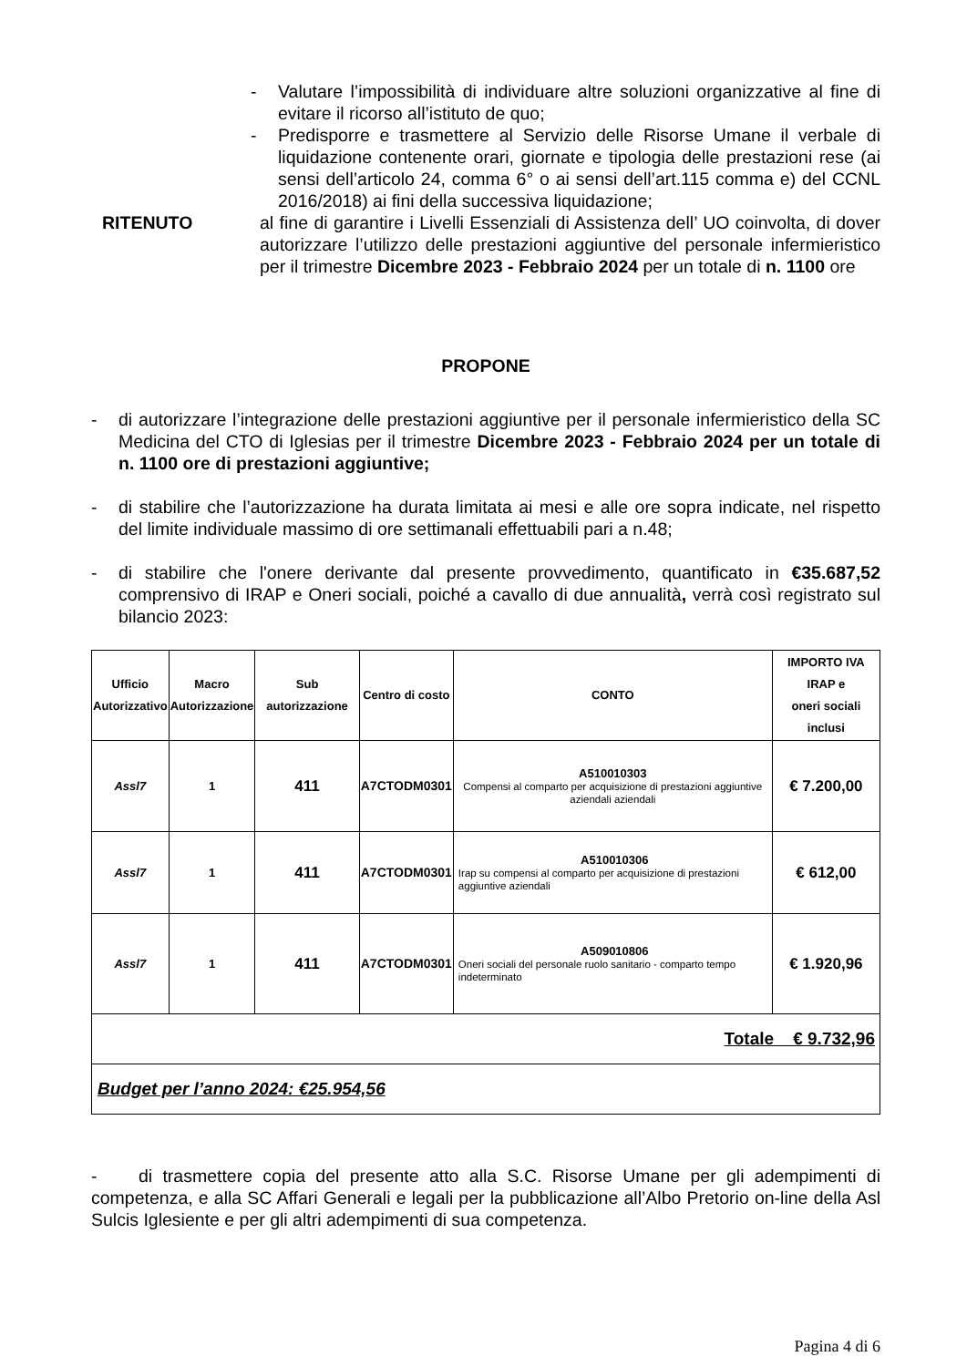- Valutare l’impossibilità di individuare altre soluzioni organizzative al fine di evitare il ricorso all’istituto de quo;
- Predisporre e trasmettere al Servizio delle Risorse Umane il verbale di liquidazione contenente orari, giornate e tipologia delle prestazioni rese (ai sensi dell’articolo 24, comma 6° o ai sensi dell’art.115 comma e) del CCNL 2016/2018) ai fini della successiva liquidazione;
RITENUTO al fine di garantire i Livelli Essenziali di Assistenza dell’ UO coinvolta, di dover autorizzare l’utilizzo delle prestazioni aggiuntive del personale infermieristico per il trimestre Dicembre 2023 - Febbraio 2024 per un totale di n. 1100 ore
PROPONE
- di autorizzare l’integrazione delle prestazioni aggiuntive per il personale infermieristico della SC Medicina del CTO di Iglesias per il trimestre Dicembre 2023 - Febbraio 2024 per un totale di n. 1100 ore di prestazioni aggiuntive;
- di stabilire che l’autorizzazione ha durata limitata ai mesi e alle ore sopra indicate, nel rispetto del limite individuale massimo di ore settimanali effettuabili pari a n.48;
- di stabilire che l'onere derivante dal presente provvedimento, quantificato in €35.687,52 comprensivo di IRAP e Oneri sociali, poiché a cavallo di due annualità, verrà così registrato sul bilancio 2023:
| Ufficio Autorizzativo | Macro Autorizzazione | Sub autorizzazione | Centro di costo | CONTO | IMPORTO IVA IRAP e oneri sociali inclusi |
| --- | --- | --- | --- | --- | --- |
| Assl7 | 1 | 411 | A7CTODM0301 | A510010303 Compensi al comparto per acquisizione di prestazioni aggiuntive aziendali aziendali | € 7.200,00 |
| Assl7 | 1 | 411 | A7CTODM0301 | A510010306 Irap su compensi al comparto per acquisizione di prestazioni aggiuntive aziendali | € 612,00 |
| Assl7 | 1 | 411 | A7CTODM0301 | A509010806 Oneri sociali del personale ruolo sanitario - comparto tempo indeterminato | € 1.920,96 |
| Totale € 9.732,96 | | | | | |
| Budget per l’anno 2024: €25.954,56 | | | | | |
- di trasmettere copia del presente atto alla S.C. Risorse Umane per gli adempimenti di competenza, e alla SC Affari Generali e legali per la pubblicazione all’Albo Pretorio on-line della Asl Sulcis Iglesiente e per gli altri adempimenti di sua competenza.
Pagina 4 di 6